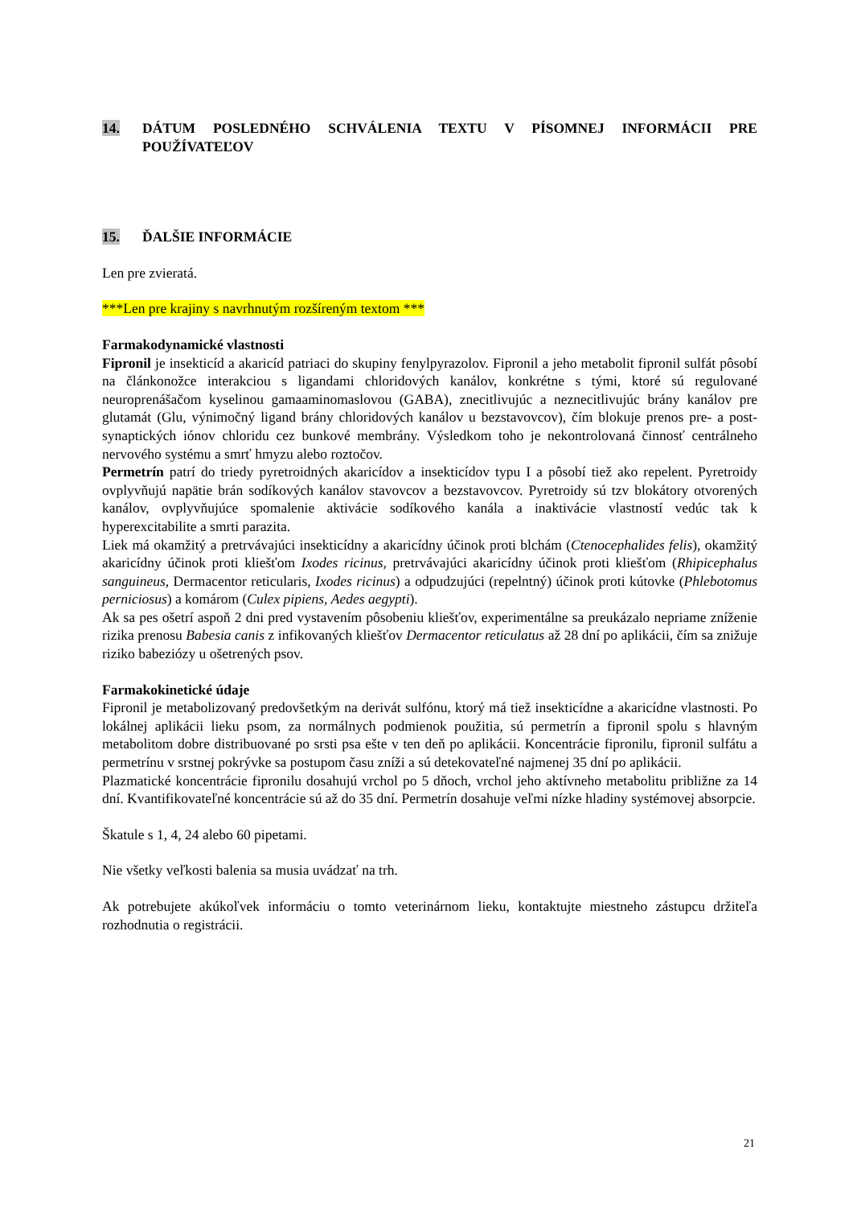14. DÁTUM POSLEDNÉHO SCHVÁLENIA TEXTU V PÍSOMNEJ INFORMÁCII PRE POUŽÍVATEĽOV
15. ĎALŠIE INFORMÁCIE
Len pre zvieratá.
***Len pre krajiny s navrhnutým rozšíreným textom ***
Farmakodynamické vlastnosti
Fipronil je insekticíd a akaricíd patriaci do skupiny fenylpyrazolov. Fipronil a jeho metabolit fipronil sulfát pôsobí na článkonožce interakciou s ligandami chloridových kanálov, konkrétne s tými, ktoré sú regulované neuroprenášačom kyselinou gamaaminomaslovou (GABA), znecitlivujúc a neznecitlivujúc brány kanálov pre glutamát (Glu, výnimočný ligand brány chloridových kanálov u bezstavovcov), čím blokuje prenos pre- a post-synaptických iónov chloridu cez bunkové membrány. Výsledkom toho je nekontrolovaná činnosť centrálneho nervového systému a smrť hmyzu alebo roztočov.
Permetrín patrí do triedy pyretroidných akaricídov a insekticídov typu I a pôsobí tiež ako repelent. Pyretroidy ovplyvňujú napätie brán sodíkových kanálov stavovcov a bezstavovcov. Pyretroidy sú tzv blokátory otvorených kanálov, ovplyvňujúce spomalenie aktivácie sodíkového kanála a inaktivácie vlastností vedúc tak k hyperexcitabilite a smrti parazita.
Liek má okamžitý a pretrvávajúci insekticídny a akaricídny účinok proti blchám (Ctenocephalides felis), okamžitý akaricídny účinok proti kliešťom Ixodes ricinus, pretrvávajúci akaricídny účinok proti kliešťom (Rhipicephalus sanguineus, Dermacentor reticularis, Ixodes ricinus) a odpudzujúci (repelntný) účinok proti kútovke (Phlebotomus perniciosus) a komárom (Culex pipiens, Aedes aegypti).
Ak sa pes ošetrí aspoň 2 dni pred vystavením pôsobeniu kliešťov, experimentálne sa preukázalo nepriame zníženie rizika prenosu Babesia canis z infikovaných kliešťov Dermacentor reticulatus až 28 dní po aplikácii, čím sa znižuje riziko babeziózy u ošetrených psov.
Farmakokinetické údaje
Fipronil je metabolizovaný predovšetkým na derivát sulfónu, ktorý má tiež insekticídne a akaricídne vlastnosti. Po lokálnej aplikácii lieku psom, za normálnych podmienok použitia, sú permetrín a fipronil spolu s hlavným metabolitom dobre distribuované po srsti psa ešte v ten deň po aplikácii. Koncentrácie fipronilu, fipronil sulfátu a permetrínu v srstnej pokrývke sa postupom času zníži a sú detekovateľné najmenej 35 dní po aplikácii.
Plazmatické koncentrácie fipronilu dosahujú vrchol po 5 dňoch, vrchol jeho aktívneho metabolitu približne za 14 dní. Kvantifikovateľné koncentrácie sú až do 35 dní. Permetrín dosahuje veľmi nízke hladiny systémovej absorpcie.
Škatule s 1, 4, 24 alebo 60 pipetami.
Nie všetky veľkosti balenia sa musia uvádzať na trh.
Ak potrebujete akúkoľvek informáciu o tomto veterinárnom lieku, kontaktujte miestneho zástupcu držiteľa rozhodnutia o registrácii.
21